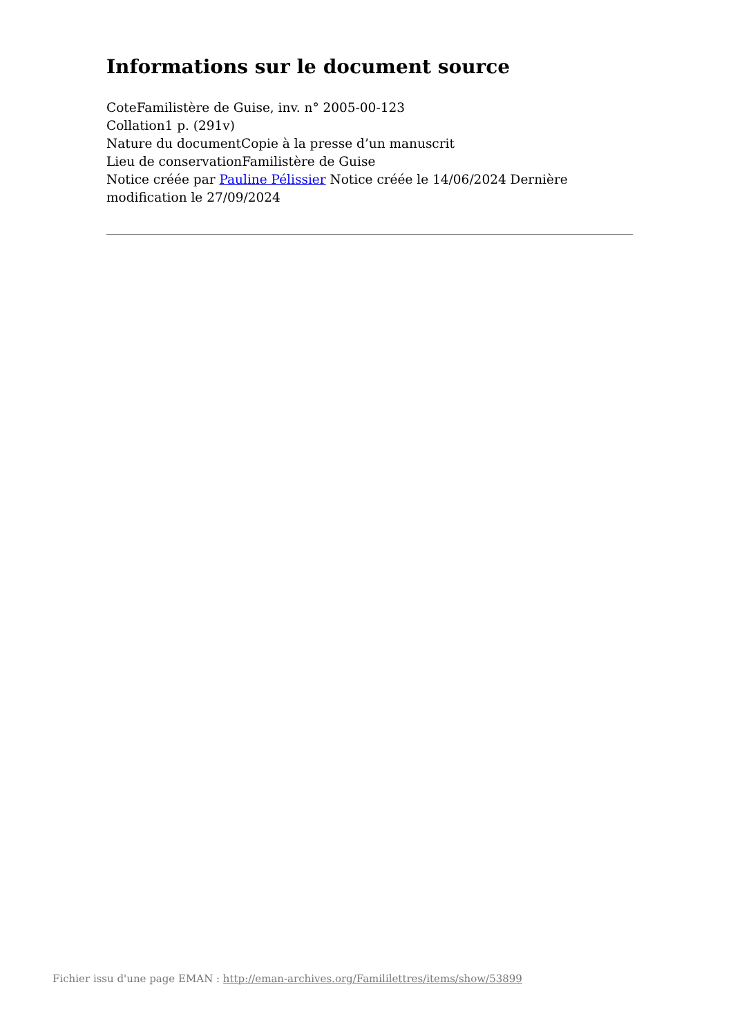Informations sur le document source
CoteFamilistère de Guise, inv. n° 2005-00-123
Collation1 p. (291v)
Nature du documentCopie à la presse d’un manuscrit
Lieu de conservationFamilistère de Guise
Notice créée par Pauline Pélissier Notice créée le 14/06/2024 Dernière modification le 27/09/2024
Fichier issu d'une page EMAN : http://eman-archives.org/Famililettres/items/show/53899